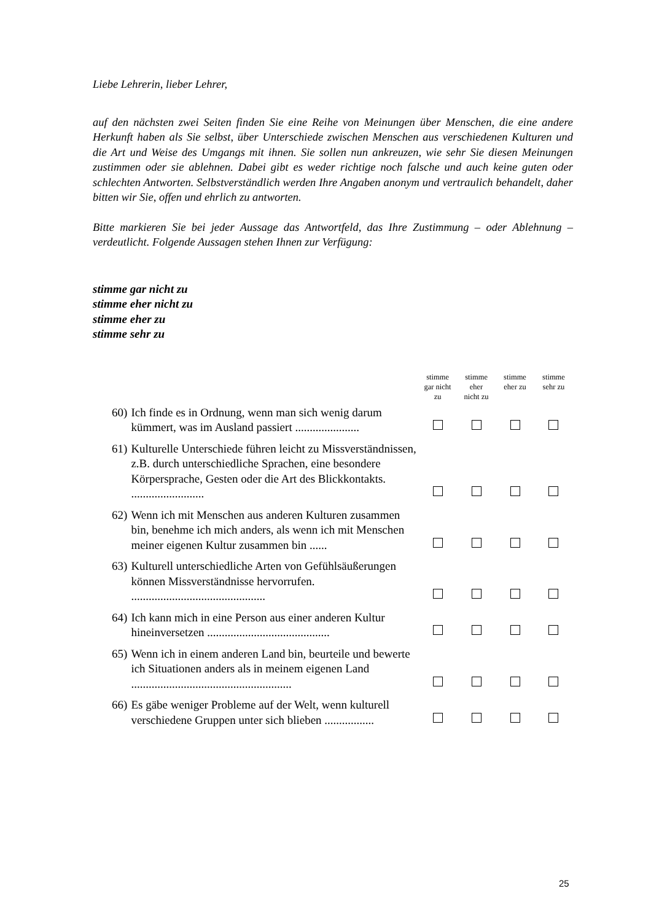Liebe Lehrerin, lieber Lehrer,
auf den nächsten zwei Seiten finden Sie eine Reihe von Meinungen über Menschen, die eine andere Herkunft haben als Sie selbst, über Unterschiede zwischen Menschen aus verschiedenen Kulturen und die Art und Weise des Umgangs mit ihnen. Sie sollen nun ankreuzen, wie sehr Sie diesen Meinungen zustimmen oder sie ablehnen. Dabei gibt es weder richtige noch falsche und auch keine guten oder schlechten Antworten. Selbstverständlich werden Ihre Angaben anonym und vertraulich behandelt, daher bitten wir Sie, offen und ehrlich zu antworten.
Bitte markieren Sie bei jeder Aussage das Antwortfeld, das Ihre Zustimmung – oder Ablehnung – verdeutlicht. Folgende Aussagen stehen Ihnen zur Verfügung:
stimme gar nicht zu
stimme eher nicht zu
stimme eher zu
stimme sehr zu
| | | stimme gar nicht zu | stimme eher nicht zu | stimme eher zu | stimme sehr zu |
| --- | --- | --- | --- | --- | --- |
| 60) | Ich finde es in Ordnung, wenn man sich wenig darum kümmert, was im Ausland passiert ...................... | | | | |
| 61) | Kulturelle Unterschiede führen leicht zu Missverständnissen, z.B. durch unterschiedliche Sprachen, eine besondere Körpersprache, Gesten oder die Art des Blickkontakts. ......................... | | | | |
| 62) | Wenn ich mit Menschen aus anderen Kulturen zusammen bin, benehme ich mich anders, als wenn ich mit Menschen meiner eigenen Kultur zusammen bin ...... | | | | |
| 63) | Kulturell unterschiedliche Arten von Gefühlsäußerungen können Missverständnisse hervorrufen. .............................................. | | | | |
| 64) | Ich kann mich in eine Person aus einer anderen Kultur hineinversetzen .......................................... | | | | |
| 65) | Wenn ich in einem anderen Land bin, beurteile und bewerte ich Situationen anders als in meinem eigenen Land ....................................................... | | | | |
| 66) | Es gäbe weniger Probleme auf der Welt, wenn kulturell verschiedene Gruppen unter sich blieben ................. | | | | |
25